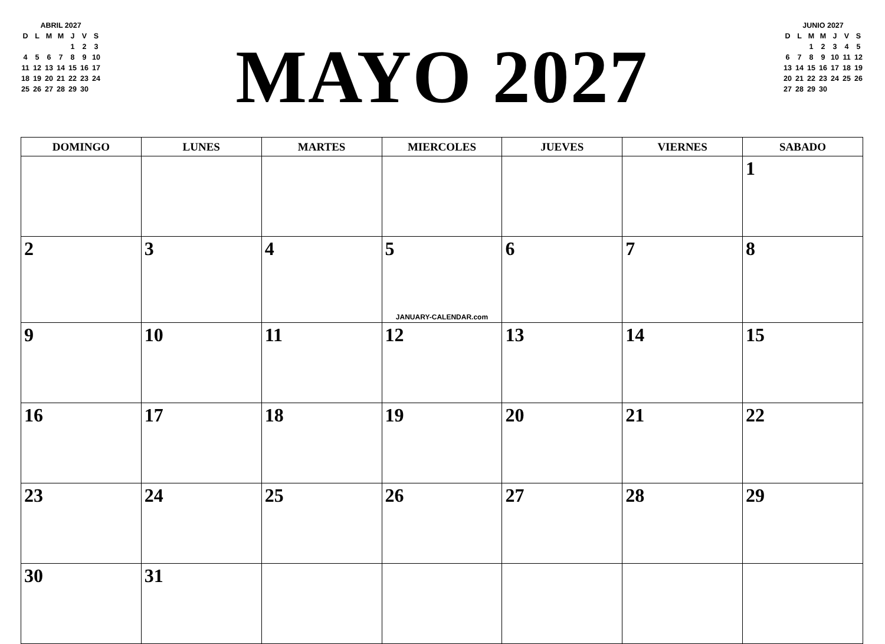ABRIL 2027
| D | L | M | M | J | V | S |
| | | | | 1 | 2 | 3 |
| 4 | 5 | 6 | 7 | 8 | 9 | 10 |
| 11 | 12 | 13 | 14 | 15 | 16 | 17 |
| 18 | 19 | 20 | 21 | 22 | 23 | 24 |
| 25 | 26 | 27 | 28 | 29 | 30 | |
MAYO 2027
JUNIO 2027
| D | L | M | M | J | V | S |
| | | 1 | 2 | 3 | 4 | 5 |
| 6 | 7 | 8 | 9 | 10 | 11 | 12 |
| 13 | 14 | 15 | 16 | 17 | 18 | 19 |
| 20 | 21 | 22 | 23 | 24 | 25 | 26 |
| 27 | 28 | 29 | 30 | | | |
| DOMINGO | LUNES | MARTES | MIERCOLES | JUEVES | VIERNES | SABADO |
| --- | --- | --- | --- | --- | --- | --- |
| | | | | | | 1 |
| 2 | 3 | 4 | 5 JANUARY-CALENDAR.com | 6 | 7 | 8 |
| 9 | 10 | 11 | 12 | 13 | 14 | 15 |
| 16 | 17 | 18 | 19 | 20 | 21 | 22 |
| 23 | 24 | 25 | 26 | 27 | 28 | 29 |
| 30 | 31 | | | | | |